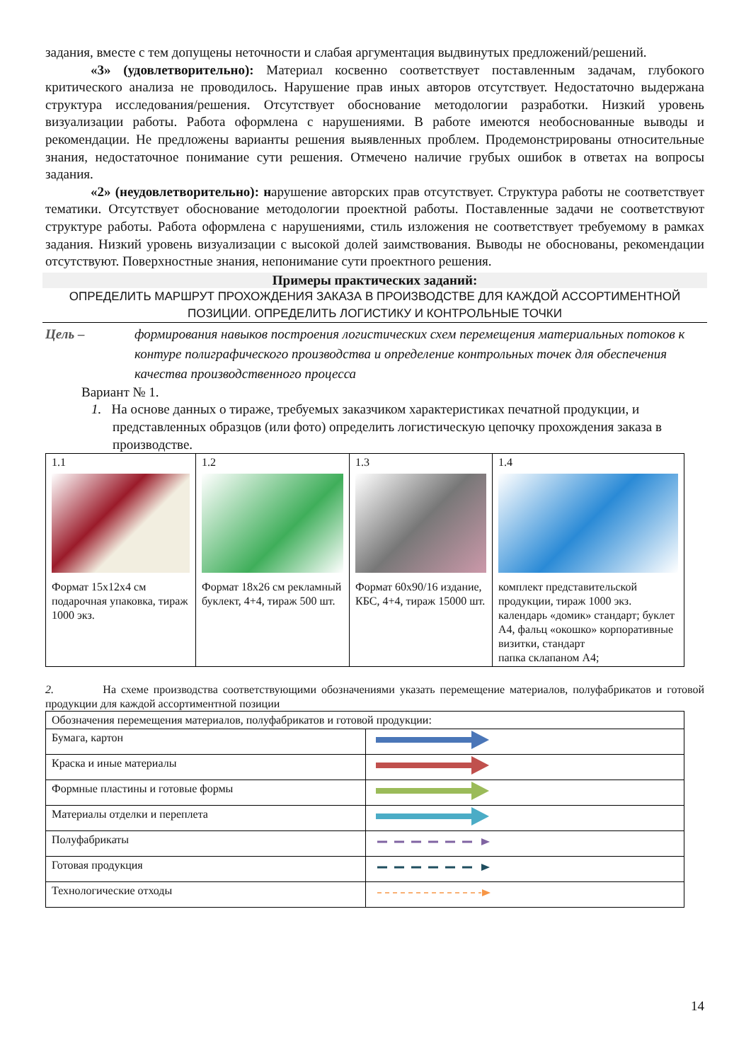задания, вместе с тем допущены неточности и слабая аргументация выдвинутых предложений/решений.
«3» (удовлетворительно): Материал косвенно соответствует поставленным задачам, глубокого критического анализа не проводилось. Нарушение прав иных авторов отсутствует. Недостаточно выдержана структура исследования/решения. Отсутствует обоснование методологии разработки. Низкий уровень визуализации работы. Работа оформлена с нарушениями. В работе имеются необоснованные выводы и рекомендации. Не предложены варианты решения выявленных проблем. Продемонстрированы относительные знания, недостаточное понимание сути решения. Отмечено наличие грубых ошибок в ответах на вопросы задания.
«2» (неудовлетворительно): нарушение авторских прав отсутствует. Структура работы не соответствует тематики. Отсутствует обоснование методологии проектной работы. Поставленные задачи не соответствуют структуре работы. Работа оформлена с нарушениями, стиль изложения не соответствует требуемому в рамках задания. Низкий уровень визуализации с высокой долей заимствования. Выводы не обоснованы, рекомендации отсутствуют. Поверхностные знания, непонимание сути проектного решения.
Примеры практических заданий:
ОПРЕДЕЛИТЬ МАРШРУТ ПРОХОЖДЕНИЯ ЗАКАЗА В ПРОИЗВОДСТВЕ ДЛЯ КАЖДОЙ АССОРТИМЕНТНОЙ ПОЗИЦИИ. ОПРЕДЕЛИТЬ ЛОГИСТИКУ И КОНТРОЛЬНЫЕ ТОЧКИ
Цель – формирования навыков построения логистических схем перемещения материальных потоков к контуре полиграфического производства и определение контрольных точек для обеспечения качества производственного процесса
Вариант № 1.
1. На основе данных о тираже, требуемых заказчиком характеристиках печатной продукции, и представленных образцов (или фото) определить логистическую цепочку прохождения заказа в производстве.
| 1.1 Формат 15х12х4 см подарочная упаковка, тираж 1000 экз. | 1.2 Формат 18х26 см рекламный буклект, 4+4, тираж 500 шт. | 1.3 Формат 60х90/16 издание, КБС, 4+4, тираж 15000 шт. | 1.4 комплект представительской продукции, тираж 1000 экз. календарь «домик» стандарт; буклет А4, фальц «окошко» корпоративные визитки, стандарт папка склапаном А4; |
2. На схеме производства соответствующими обозначениями указать перемещение материалов, полуфабрикатов и готовой продукции для каждой ассортиментной позиции
| Обозначения перемещения материалов, полуфабрикатов и готовой продукции: | |
| Бумага, картон | |
| Краска и иные материалы | |
| Формные пластины и готовые формы | |
| Материалы отделки и переплета | |
| Полуфабрикаты | |
| Готовая продукция | |
| Технологические отходы | |
14